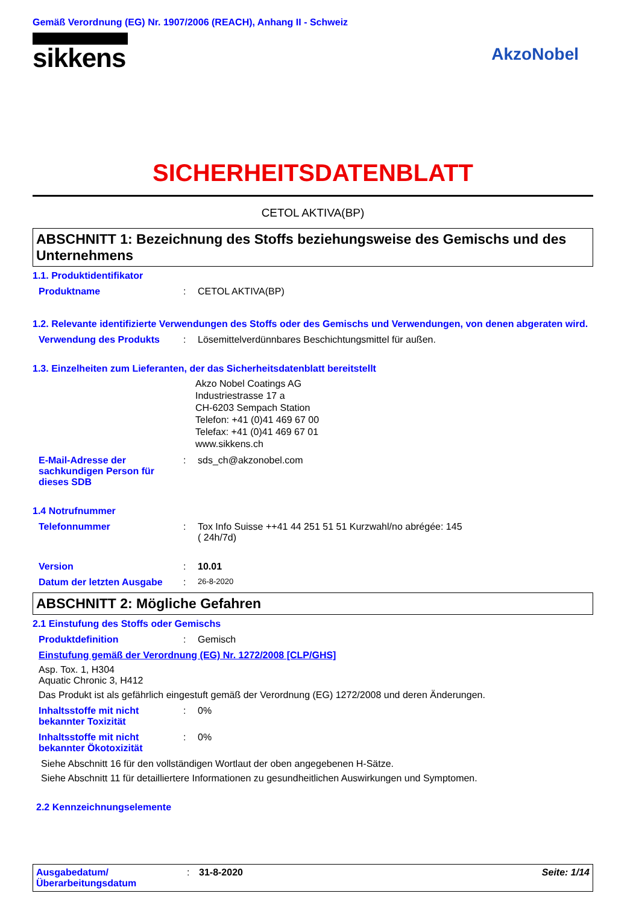Gemäß Verordnung (EG) Nr. 1907/2006 (REACH), Anhang II - Schweiz
sikkens
AkzoNobel
SICHERHEITSDATENBLATT
CETOL AKTIVA(BP)
ABSCHNITT 1: Bezeichnung des Stoffs beziehungsweise des Gemischs und des Unternehmens
1.1. Produktidentifikator
Produktname : CETOL AKTIVA(BP)
1.2. Relevante identifizierte Verwendungen des Stoffs oder des Gemischs und Verwendungen, von denen abgeraten wird.
Verwendung des Produkts : Lösemittelverdünnbares Beschichtungsmittel für außen.
1.3. Einzelheiten zum Lieferanten, der das Sicherheitsdatenblatt bereitstellt
Akzo Nobel Coatings AG
Industriestrasse 17 a
CH-6203 Sempach Station
Telefon: +41 (0)41 469 67 00
Telefax: +41 (0)41 469 67 01
www.sikkens.ch
E-Mail-Adresse der sachkundigen Person für dieses SDB
: sds_ch@akzonobel.com
1.4 Notrufnummer
Telefonnummer : Tox Info Suisse ++41 44 251 51 51 Kurzwahl/no abrégée: 145
( 24h/7d)
Version : 10.01
Datum der letzten Ausgabe :
26-8-2020
ABSCHNITT 2: Mögliche Gefahren
2.1 Einstufung des Stoffs oder Gemischs
Produktdefinition : Gemisch
Einstufung gemäß der Verordnung (EG) Nr. 1272/2008 [CLP/GHS]
Asp. Tox. 1, H304
Aquatic Chronic 3, H412
Das Produkt ist als gefährlich eingestuft gemäß der Verordnung (EG) 1272/2008 und deren Änderungen.
Inhaltsstoffe mit nicht bekannter Toxizität
: 0%
Inhaltsstoffe mit nicht bekannter Ökotoxizität
: 0%
Siehe Abschnitt 16 für den vollständigen Wortlaut der oben angegebenen H-Sätze.
Siehe Abschnitt 11 für detailliertere Informationen zu gesundheitlichen Auswirkungen und Symptomen.
2.2 Kennzeichnungselemente
Ausgabedatum/
Überarbeitungsdatum
: 31-8-2020 Seite: 1/14